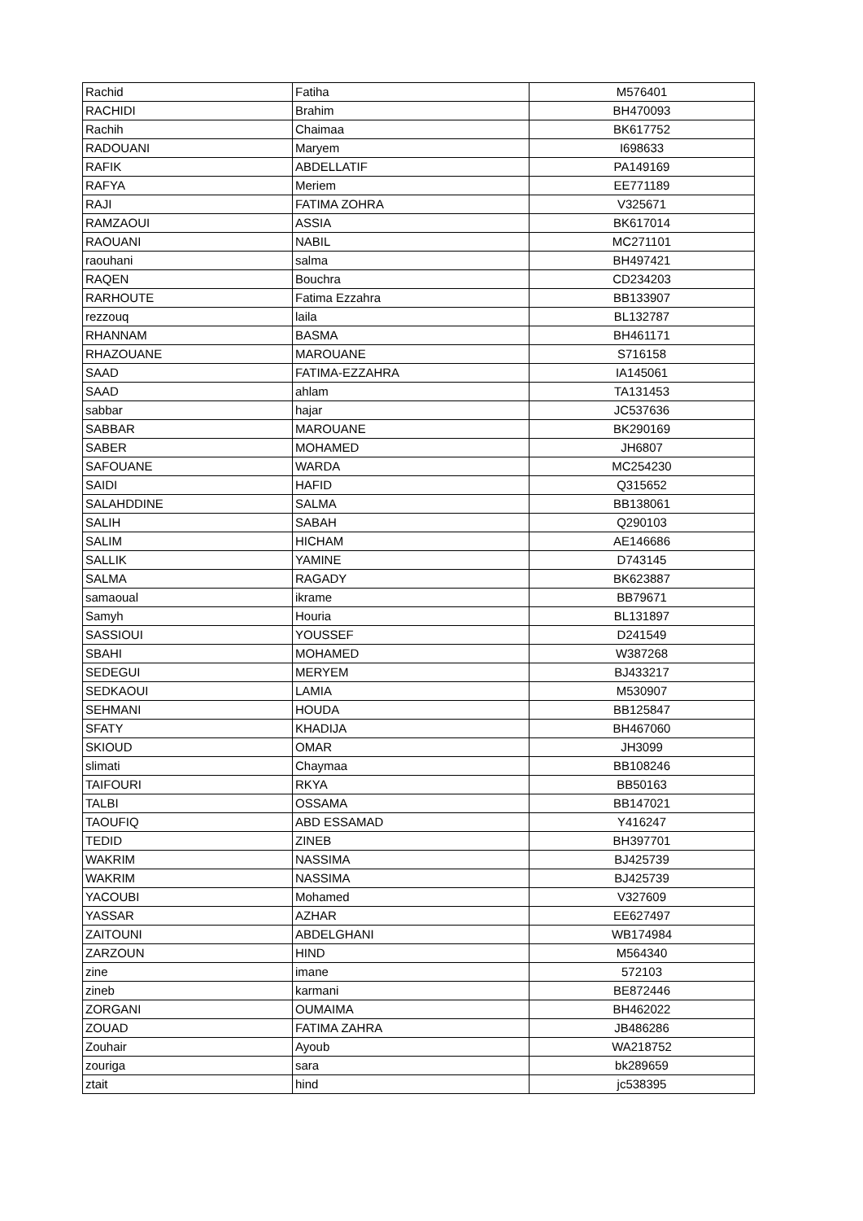| Rachid | Fatiha | M576401 |
| RACHIDI | Brahim | BH470093 |
| Rachih | Chaimaa | BK617752 |
| RADOUANI | Maryem | I698633 |
| RAFIK | ABDELLATIF | PA149169 |
| RAFYA | Meriem | EE771189 |
| RAJI | FATIMA ZOHRA | V325671 |
| RAMZAOUI | ASSIA | BK617014 |
| RAOUANI | NABIL | MC271101 |
| raouhani | salma | BH497421 |
| RAQEN | Bouchra | CD234203 |
| RARHOUTE | Fatima Ezzahra | BB133907 |
| rezzouq | laila | BL132787 |
| RHANNAM | BASMA | BH461171 |
| RHAZOUANE | MAROUANE | S716158 |
| SAAD | FATIMA-EZZAHRA | IA145061 |
| SAAD | ahlam | TA131453 |
| sabbar | hajar | JC537636 |
| SABBAR | MAROUANE | BK290169 |
| SABER | MOHAMED | JH6807 |
| SAFOUANE | WARDA | MC254230 |
| SAIDI | HAFID | Q315652 |
| SALAHDDINE | SALMA | BB138061 |
| SALIH | SABAH | Q290103 |
| SALIM | HICHAM | AE146686 |
| SALLIK | YAMINE | D743145 |
| SALMA | RAGADY | BK623887 |
| samaoual | ikrame | BB79671 |
| Samyh | Houria | BL131897 |
| SASSIOUI | YOUSSEF | D241549 |
| SBAHI | MOHAMED | W387268 |
| SEDEGUI | MERYEM | BJ433217 |
| SEDKAOUI | LAMIA | M530907 |
| SEHMANI | HOUDA | BB125847 |
| SFATY | KHADIJA | BH467060 |
| SKIOUD | OMAR | JH3099 |
| slimati | Chaymaa | BB108246 |
| TAIFOURI | RKYA | BB50163 |
| TALBI | OSSAMA | BB147021 |
| TAOUFIQ | ABD ESSAMAD | Y416247 |
| TEDID | ZINEB | BH397701 |
| WAKRIM | NASSIMA | BJ425739 |
| WAKRIM | NASSIMA | BJ425739 |
| YACOUBI | Mohamed | V327609 |
| YASSAR | AZHAR | EE627497 |
| ZAITOUNI | ABDELGHANI | WB174984 |
| ZARZOUN | HIND | M564340 |
| zine | imane | 572103 |
| zineb | karmani | BE872446 |
| ZORGANI | OUMAIMA | BH462022 |
| ZOUAD | FATIMA ZAHRA | JB486286 |
| Zouhair | Ayoub | WA218752 |
| zouriga | sara | bk289659 |
| ztait | hind | jc538395 |